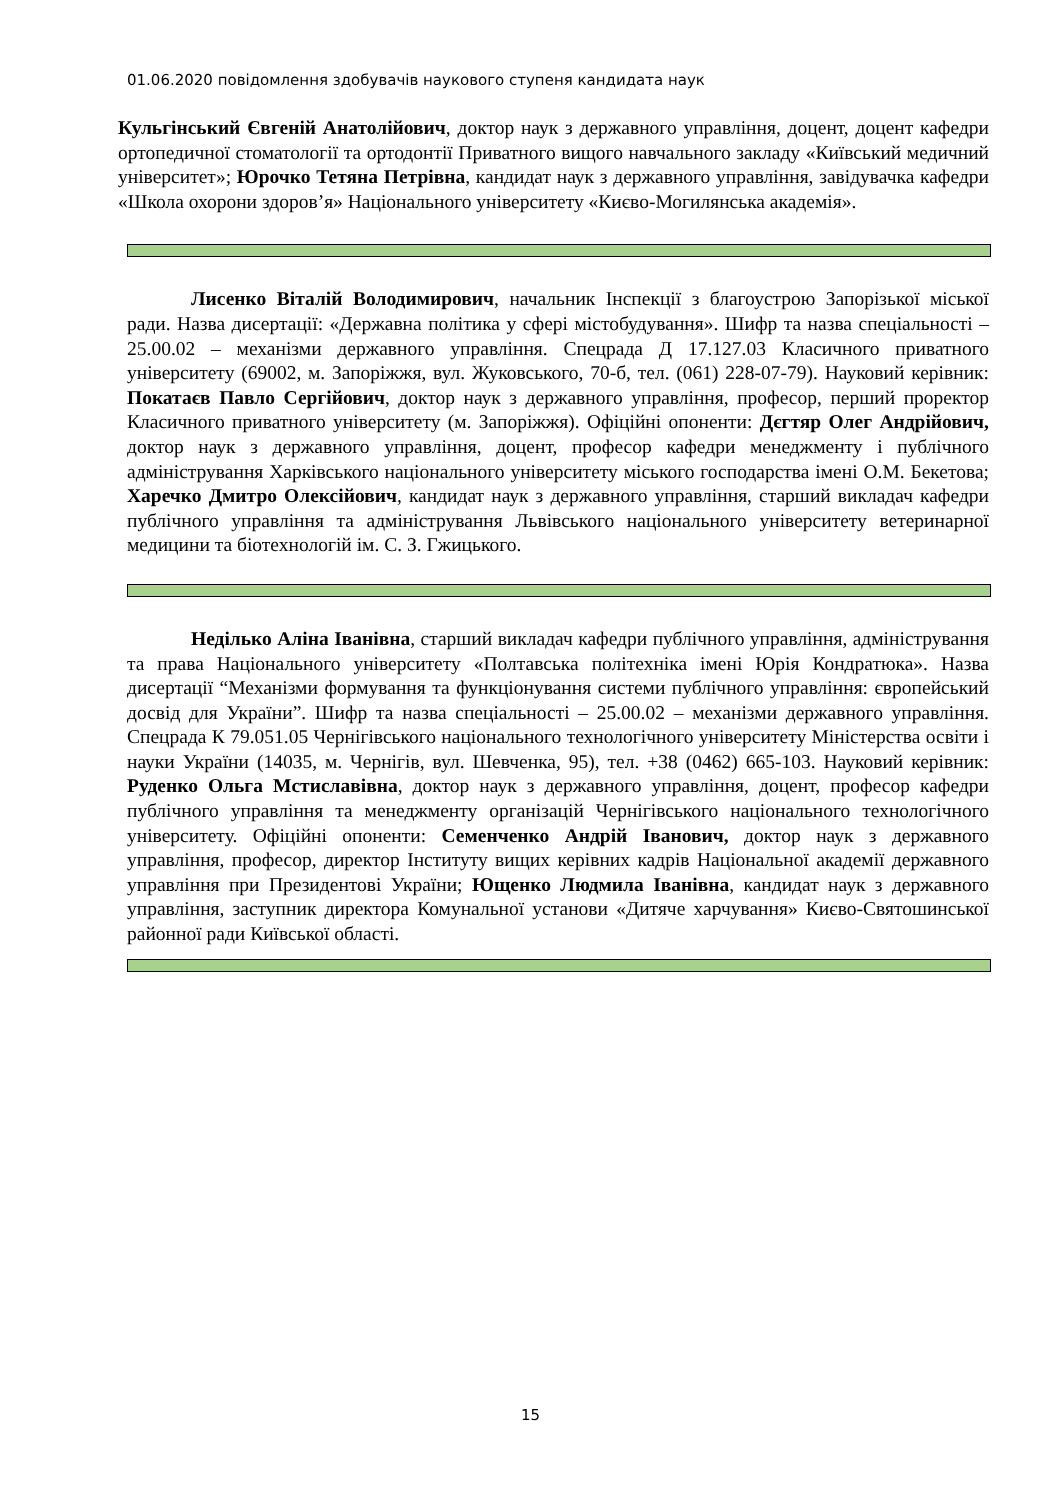01.06.2020 повідомлення здобувачів наукового ступеня кандидата наук
Кульгінський Євгеній Анатолійович, доктор наук з державного управління, доцент, доцент кафедри ортопедичної стоматології та ортодонтії Приватного вищого навчального закладу «Київський медичний університет»; Юрочко Тетяна Петрівна, кандидат наук з державного управління, завідувачка кафедри «Школа охорони здоров’я» Національного університету «Києво-Могилянська академія».
Лисенко Віталій Володимирович, начальник Інспекції з благоустрою Запорізької міської ради. Назва дисертації: «Державна політика у сфері містобудування». Шифр та назва спеціальності – 25.00.02 – механізми державного управління. Спецрада Д 17.127.03 Класичного приватного університету (69002, м. Запоріжжя, вул. Жуковського, 70-б, тел. (061) 228-07-79). Науковий керівник: Покатаєв Павло Сергійович, доктор наук з державного управління, професор, перший проректор Класичного приватного університету (м. Запоріжжя). Офіційні опоненти: Дєгтяр Олег Андрійович, доктор наук з державного управління, доцент, професор кафедри менеджменту і публічного адміністрування Харківського національного університету міського господарства імені О.М. Бекетова; Харечко Дмитро Олексійович, кандидат наук з державного управління, старший викладач кафедри публічного управління та адміністрування Львівського національного університету ветеринарної медицини та біотехнологій ім. С. З. Гжицького.
Неділько Аліна Іванівна, старший викладач кафедри публічного управління, адміністрування та права Національного університету «Полтавська політехніка імені Юрія Кондратюка». Назва дисертації “Механізми формування та функціонування системи публічного управління: європейський досвід для України”. Шифр та назва спеціальності – 25.00.02 – механізми державного управління. Спецрада К 79.051.05 Чернігівського національного технологічного університету Міністерства освіти і науки України (14035, м. Чернігів, вул. Шевченка, 95), тел. +38 (0462) 665-103. Науковий керівник: Руденко Ольга Мстиславівна, доктор наук з державного управління, доцент, професор кафедри публічного управління та менеджменту організацій Чернігівського національного технологічного університету. Офіційні опоненти: Семенченко Андрій Іванович, доктор наук з державного управління, професор, директор Інституту вищих керівних кадрів Національної академії державного управління при Президентові України; Ющенко Людмила Іванівна, кандидат наук з державного управління, заступник директора Комунальної установи «Дитяче харчування» Києво-Святошинської районної ради Київської області.
15